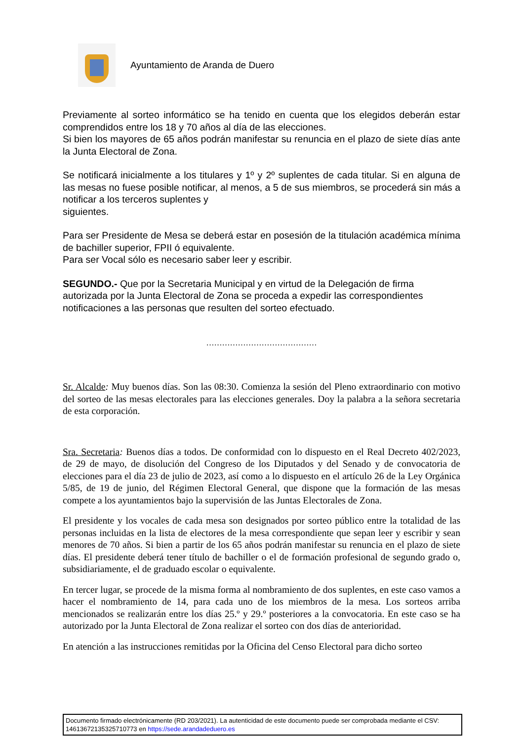Ayuntamiento de Aranda de Duero
Previamente al sorteo informático se ha tenido en cuenta que los elegidos deberán estar comprendidos entre los 18 y 70 años al día de las elecciones.
Si bien los mayores de 65 años podrán manifestar su renuncia en el plazo de siete días ante la Junta Electoral de Zona.
Se notificará inicialmente a los titulares y 1º y 2º suplentes de cada titular. Si en alguna de las mesas no fuese posible notificar, al menos, a 5 de sus miembros, se procederá sin más a notificar a los terceros suplentes y
siguientes.
Para ser Presidente de Mesa se deberá estar en posesión de la titulación académica mínima de bachiller superior, FPII ó equivalente.
Para ser Vocal sólo es necesario saber leer y escribir.
SEGUNDO.- Que por la Secretaria Municipal y en virtud de la Delegación de firma autorizada por la Junta Electoral de Zona se proceda a expedir las correspondientes notificaciones a las personas que resulten del sorteo efectuado.
……………………………………
Sr. Alcalde: Muy buenos días. Son las 08:30. Comienza la sesión del Pleno extraordinario con motivo del sorteo de las mesas electorales para las elecciones generales. Doy la palabra a la señora secretaria de esta corporación.
Sra. Secretaria: Buenos días a todos. De conformidad con lo dispuesto en el Real Decreto 402/2023, de 29 de mayo, de disolución del Congreso de los Diputados y del Senado y de convocatoria de elecciones para el día 23 de julio de 2023, así como a lo dispuesto en el artículo 26 de la Ley Orgánica 5/85, de 19 de junio, del Régimen Electoral General, que dispone que la formación de las mesas compete a los ayuntamientos bajo la supervisión de las Juntas Electorales de Zona.
El presidente y los vocales de cada mesa son designados por sorteo público entre la totalidad de las personas incluidas en la lista de electores de la mesa correspondiente que sepan leer y escribir y sean menores de 70 años. Si bien a partir de los 65 años podrán manifestar su renuncia en el plazo de siete días. El presidente deberá tener título de bachiller o el de formación profesional de segundo grado o, subsidiariamente, el de graduado escolar o equivalente.
En tercer lugar, se procede de la misma forma al nombramiento de dos suplentes, en este caso vamos a hacer el nombramiento de 14, para cada uno de los miembros de la mesa. Los sorteos arriba mencionados se realizarán entre los días 25.º y 29.º posteriores a la convocatoria. En este caso se ha autorizado por la Junta Electoral de Zona realizar el sorteo con dos días de anterioridad.
En atención a las instrucciones remitidas por la Oficina del Censo Electoral para dicho sorteo
Documento firmado electrónicamente (RD 203/2021). La autenticidad de este documento puede ser comprobada mediante el CSV: 14613672135325710773 en https://sede.arandadeduero.es